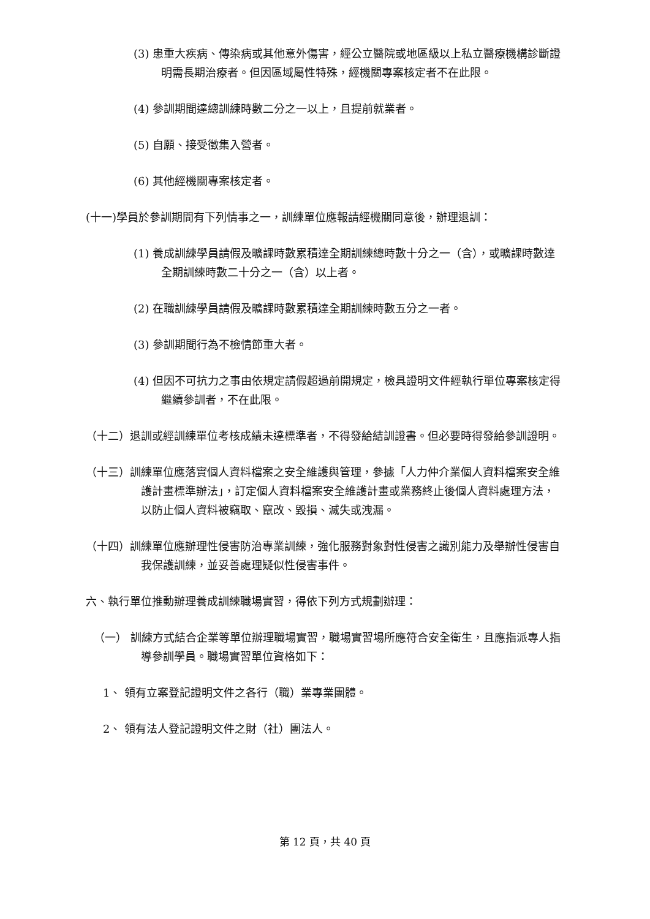(3) 患重大疾病、傳染病或其他意外傷害，經公立醫院或地區級以上私立醫療機構診斷證明需長期治療者。但因區域屬性特殊，經機關專案核定者不在此限。
(4) 參訓期間達總訓練時數二分之一以上，且提前就業者。
(5) 自願、接受徵集入營者。
(6) 其他經機關專案核定者。
(十一)學員於參訓期間有下列情事之一，訓練單位應報請經機關同意後，辦理退訓：
(1) 養成訓練學員請假及曠課時數累積達全期訓練總時數十分之一（含），或曠課時數達全期訓練時數二十分之一（含）以上者。
(2) 在職訓練學員請假及曠課時數累積達全期訓練時數五分之一者。
(3) 參訓期間行為不檢情節重大者。
(4) 但因不可抗力之事由依規定請假超過前開規定，檢具證明文件經執行單位專案核定得繼續參訓者，不在此限。
（十二）退訓或經訓練單位考核成績未達標準者，不得發給結訓證書。但必要時得發給參訓證明。
（十三）訓練單位應落實個人資料檔案之安全維護與管理，參據「人力仲介業個人資料檔案安全維護計畫標準辦法」，訂定個人資料檔案安全維護計畫或業務終止後個人資料處理方法，以防止個人資料被竊取、竄改、毀損、滅失或洩漏。
（十四）訓練單位應辦理性侵害防治專業訓練，強化服務對象對性侵害之識別能力及舉辦性侵害自我保護訓練，並妥善處理疑似性侵害事件。
六、執行單位推動辦理養成訓練職場實習，得依下列方式規劃辦理：
（一） 訓練方式結合企業等單位辦理職場實習，職場實習場所應符合安全衛生，且應指派專人指導參訓學員。職場實習單位資格如下：
1、 領有立案登記證明文件之各行（職）業專業團體。
2、 領有法人登記證明文件之財（社）團法人。
第 12 頁，共 40 頁